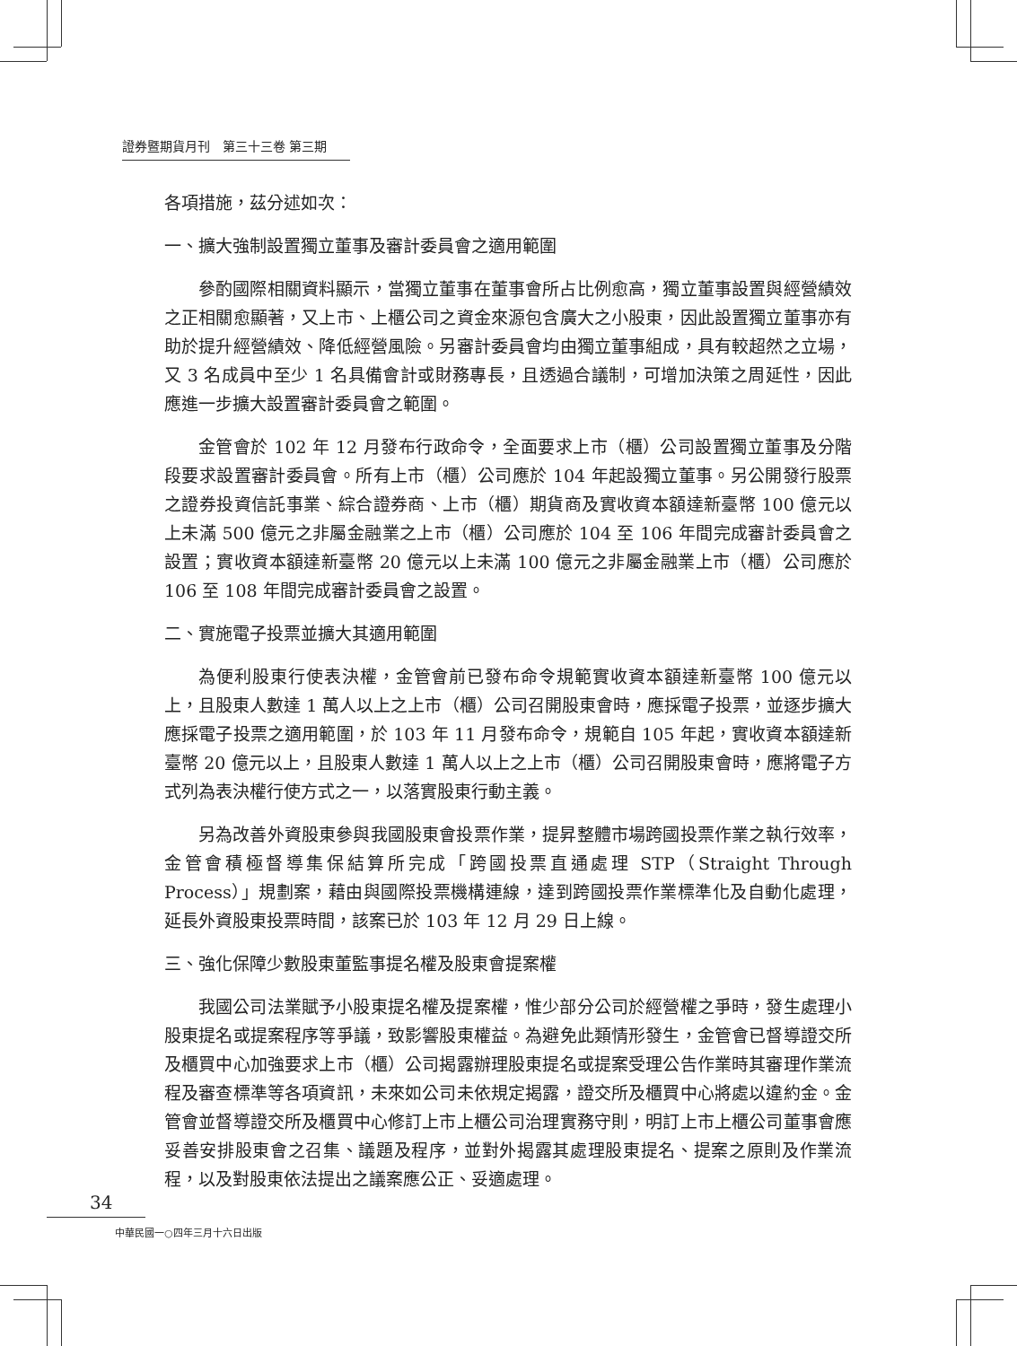證券暨期貨月刊　第三十三卷 第三期
各項措施，茲分述如次：
一、擴大強制設置獨立董事及審計委員會之適用範圍
參酌國際相關資料顯示，當獨立董事在董事會所占比例愈高，獨立董事設置與經營績效之正相關愈顯著，又上市、上櫃公司之資金來源包含廣大之小股東，因此設置獨立董事亦有助於提升經營績效、降低經營風險。另審計委員會均由獨立董事組成，具有較超然之立場，又 3 名成員中至少 1 名具備會計或財務專長，且透過合議制，可增加決策之周延性，因此應進一步擴大設置審計委員會之範圍。
金管會於 102 年 12 月發布行政命令，全面要求上市（櫃）公司設置獨立董事及分階段要求設置審計委員會。所有上市（櫃）公司應於 104 年起設獨立董事。另公開發行股票之證券投資信託事業、綜合證券商、上市（櫃）期貨商及實收資本額達新臺幣 100 億元以上未滿 500 億元之非屬金融業之上市（櫃）公司應於 104 至 106 年間完成審計委員會之設置；實收資本額達新臺幣 20 億元以上未滿 100 億元之非屬金融業上市（櫃）公司應於 106 至 108 年間完成審計委員會之設置。
二、實施電子投票並擴大其適用範圍
為便利股東行使表決權，金管會前已發布命令規範實收資本額達新臺幣 100 億元以上，且股東人數達 1 萬人以上之上市（櫃）公司召開股東會時，應採電子投票，並逐步擴大應採電子投票之適用範圍，於 103 年 11 月發布命令，規範自 105 年起，實收資本額達新臺幣 20 億元以上，且股東人數達 1 萬人以上之上市（櫃）公司召開股東會時，應將電子方式列為表決權行使方式之一，以落實股東行動主義。
另為改善外資股東參與我國股東會投票作業，提昇整體市場跨國投票作業之執行效率，金管會積極督導集保結算所完成「跨國投票直通處理 STP（Straight Through Process）」規劃案，藉由與國際投票機構連線，達到跨國投票作業標準化及自動化處理，延長外資股東投票時間，該案已於 103 年 12 月 29 日上線。
三、強化保障少數股東董監事提名權及股東會提案權
我國公司法業賦予小股東提名權及提案權，惟少部分公司於經營權之爭時，發生處理小股東提名或提案程序等爭議，致影響股東權益。為避免此類情形發生，金管會已督導證交所及櫃買中心加強要求上市（櫃）公司揭露辦理股東提名或提案受理公告作業時其審理作業流程及審查標準等各項資訊，未來如公司未依規定揭露，證交所及櫃買中心將處以違約金。金管會並督導證交所及櫃買中心修訂上市上櫃公司治理實務守則，明訂上市上櫃公司董事會應妥善安排股東會之召集、議題及程序，並對外揭露其處理股東提名、提案之原則及作業流程，以及對股東依法提出之議案應公正、妥適處理。
34
中華民國一○四年三月十六日出版